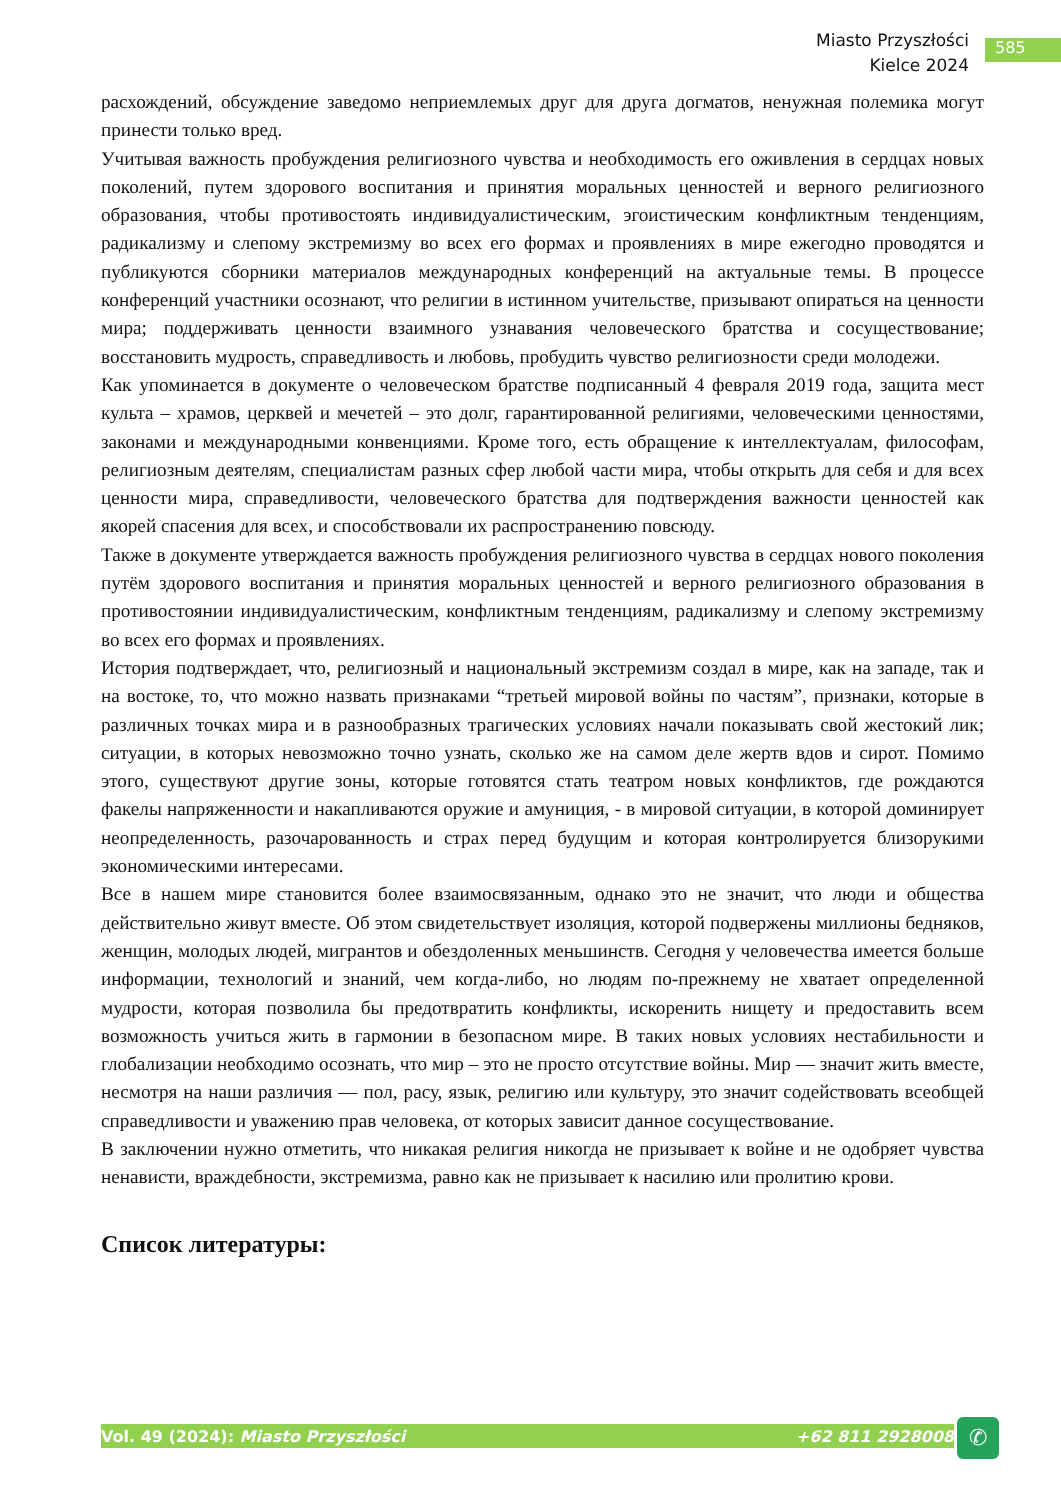Miasto Przyszłości
Kielce 2024
585
расхождений, обсуждение заведомо неприемлемых друг для друга догматов, ненужная полемика могут принести только вред.
Учитывая важность пробуждения религиозного чувства и необходимость его оживления в сердцах новых поколений, путем здорового воспитания и принятия моральных ценностей и верного религиозного образования, чтобы противостоять индивидуалистическим, эгоистическим конфликтным тенденциям, радикализму и слепому экстремизму во всех его формах и проявлениях в мире ежегодно проводятся и публикуются сборники материалов международных конференций на актуальные темы. В процессе конференций участники осознают, что религии в истинном учительстве, призывают опираться на ценности мира; поддерживать ценности взаимного узнавания человеческого братства и сосуществование; восстановить мудрость, справедливость и любовь, пробудить чувство религиозности среди молодежи.
Как упоминается в документе о человеческом братстве подписанный 4 февраля 2019 года, защита мест культа – храмов, церквей и мечетей – это долг, гарантированной религиями, человеческими ценностями, законами и международными конвенциями. Кроме того, есть обращение к интеллектуалам, философам, религиозным деятелям, специалистам разных сфер любой части мира, чтобы открыть для себя и для всех ценности мира, справедливости, человеческого братства для подтверждения важности ценностей как якорей спасения для всех, и способствовали их распространению повсюду.
Также в документе утверждается важность пробуждения религиозного чувства в сердцах нового поколения путём здорового воспитания и принятия моральных ценностей и верного религиозного образования в противостоянии индивидуалистическим, конфликтным тенденциям, радикализму и слепому экстремизму во всех его формах и проявлениях.
История подтверждает, что, религиозный и национальный экстремизм создал в мире, как на западе, так и на востоке, то, что можно назвать признаками “третьей мировой войны по частям”, признаки, которые в различных точках мира и в разнообразных трагических условиях начали показывать свой жестокий лик; ситуации, в которых невозможно точно узнать, сколько же на самом деле жертв вдов и сирот. Помимо этого, существуют другие зоны, которые готовятся стать театром новых конфликтов, где рождаются факелы напряженности и накапливаются оружие и амуниция, - в мировой ситуации, в которой доминирует неопределенность, разочарованность и страх перед будущим и которая контролируется близорукими экономическими интересами.
Все в нашем мире становится более взаимосвязанным, однако это не значит, что люди и общества действительно живут вместе. Об этом свидетельствует изоляция, которой подвержены миллионы бедняков, женщин, молодых людей, мигрантов и обездоленных меньшинств. Сегодня у человечества имеется больше информации, технологий и знаний, чем когда-либо, но людям по-прежнему не хватает определенной мудрости, которая позволила бы предотвратить конфликты, искоренить нищету и предоставить всем возможность учиться жить в гармонии в безопасном мире. В таких новых условиях нестабильности и глобализации необходимо осознать, что мир – это не просто отсутствие войны. Мир — значит жить вместе, несмотря на наши различия — пол, расу, язык, религию или культуру, это значит содействовать всеобщей справедливости и уважению прав человека, от которых зависит данное сосуществование.
В заключении нужно отметить, что никакая религия никогда не призывает к войне и не одобряет чувства ненависти, враждебности, экстремизма, равно как не призывает к насилию или пролитию крови.
Список литературы:
Vol. 49 (2024): Miasto Przyszłości +62 811 2928008 ✆